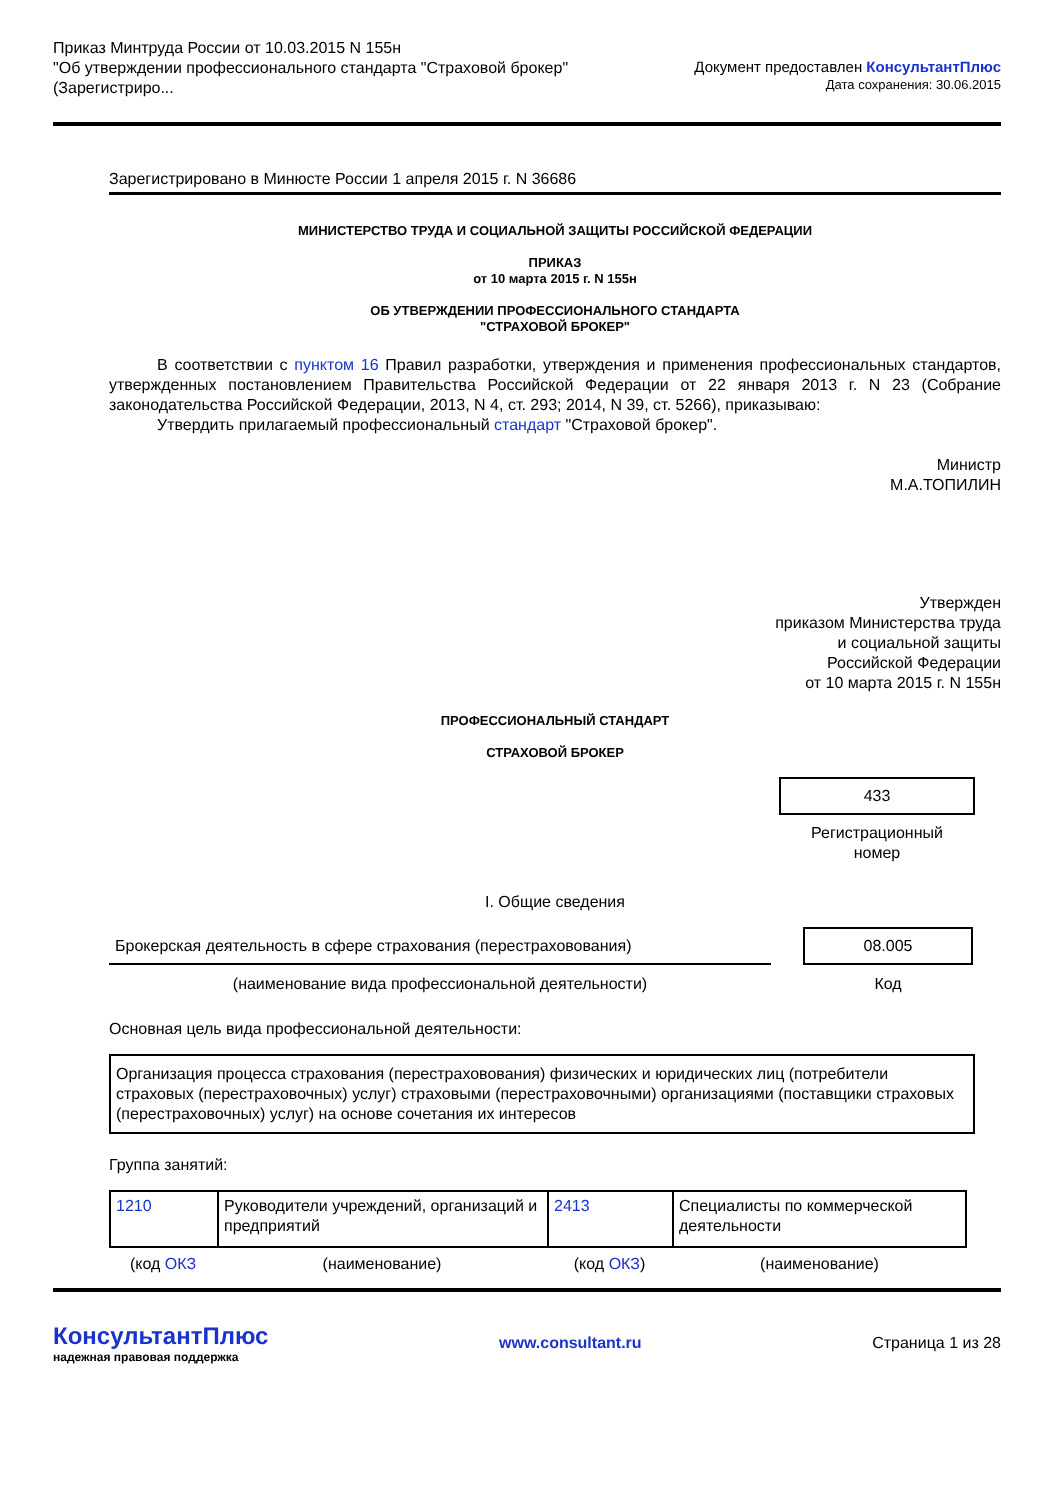Приказ Минтруда России от 10.03.2015 N 155н
"Об утверждении профессионального стандарта "Страховой брокер"
(Зарегистриро...
Документ предоставлен КонсультантПлюс
Дата сохранения: 30.06.2015
Зарегистрировано в Минюсте России 1 апреля 2015 г. N 36686
МИНИСТЕРСТВО ТРУДА И СОЦИАЛЬНОЙ ЗАЩИТЫ РОССИЙСКОЙ ФЕДЕРАЦИИ
ПРИКАЗ
от 10 марта 2015 г. N 155н
ОБ УТВЕРЖДЕНИИ ПРОФЕССИОНАЛЬНОГО СТАНДАРТА
"СТРАХОВОЙ БРОКЕР"
В соответствии с пунктом 16 Правил разработки, утверждения и применения профессиональных стандартов, утвержденных постановлением Правительства Российской Федерации от 22 января 2013 г. N 23 (Собрание законодательства Российской Федерации, 2013, N 4, ст. 293; 2014, N 39, ст. 5266), приказываю:
Утвердить прилагаемый профессиональный стандарт "Страховой брокер".
Министр
М.А.ТОПИЛИН
Утвержден
приказом Министерства труда
и социальной защиты
Российской Федерации
от 10 марта 2015 г. N 155н
ПРОФЕССИОНАЛЬНЫЙ СТАНДАРТ
СТРАХОВОЙ БРОКЕР
433
Регистрационный
номер
I. Общие сведения
| Брокерская деятельность в сфере страхования (перестраховования) | | 08.005 | |
| (наименование вида профессиональной деятельности) | | Код | |
Основная цель вида профессиональной деятельности:
Организация процесса страхования (перестраховования) физических и юридических лиц (потребители страховых (перестраховочных) услуг) страховыми (перестраховочными) организациями (поставщики страховых (перестраховочных) услуг) на основе сочетания их интересов
Группа занятий:
| 1210 | Руководители учреждений, организаций и предприятий | 2413 | Специалисты по коммерческой деятельности |
| (код ОКЗ | (наименование) | (код ОКЗ ) | (наименование) |
КонсультантПлюс
надежная правовая поддержка
www.consultant.ru Страница 1 из 28